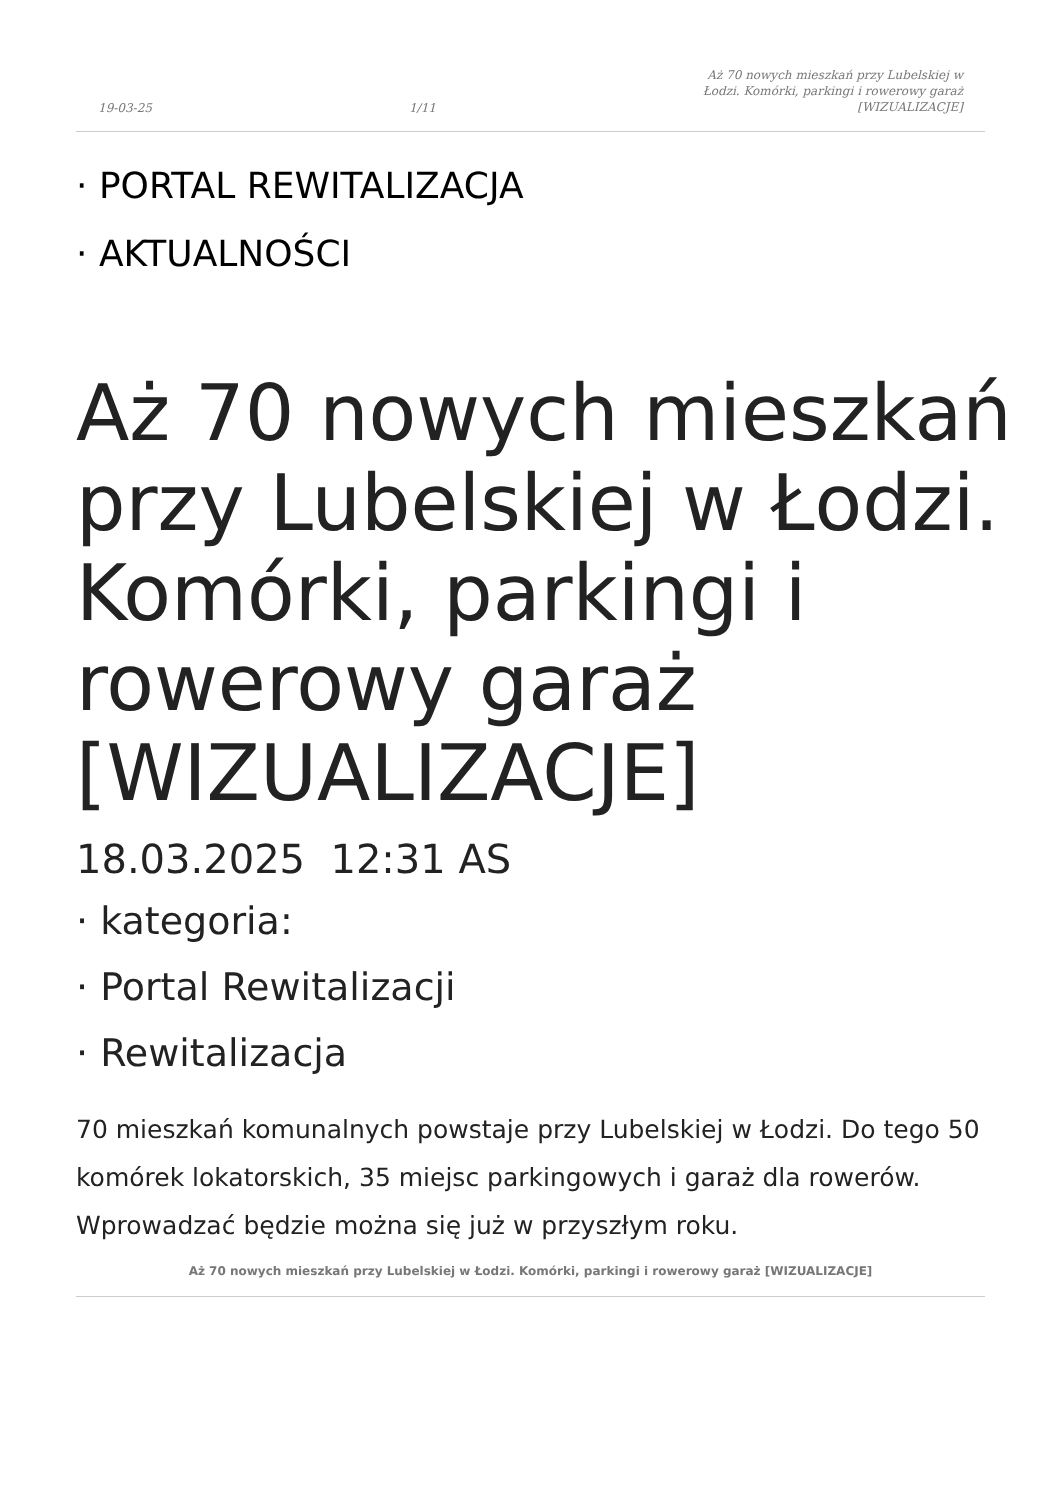19-03-25 1/11 Aż 70 nowych mieszkań przy Lubelskiej w Łodzi. Komórki, parkingi i rowerowy garaż [WIZUALIZACJE]
· PORTAL REWITALIZACJA
· AKTUALNOŚCI
Aż 70 nowych mieszkań przy Lubelskiej w Łodzi. Komórki, parkingi i rowerowy garaż [WIZUALIZACJE]
18.03.2025 12:31 AS
· kategoria:
· Portal Rewitalizacji
· Rewitalizacja
70 mieszkań komunalnych powstaje przy Lubelskiej w Łodzi. Do tego 50 komórek lokatorskich, 35 miejsc parkingowych i garaż dla rowerów. Wprowadzać będzie można się już w przyszłym roku.
Aż 70 nowych mieszkań przy Lubelskiej w Łodzi. Komórki, parkingi i rowerowy garaż [WIZUALIZACJE]